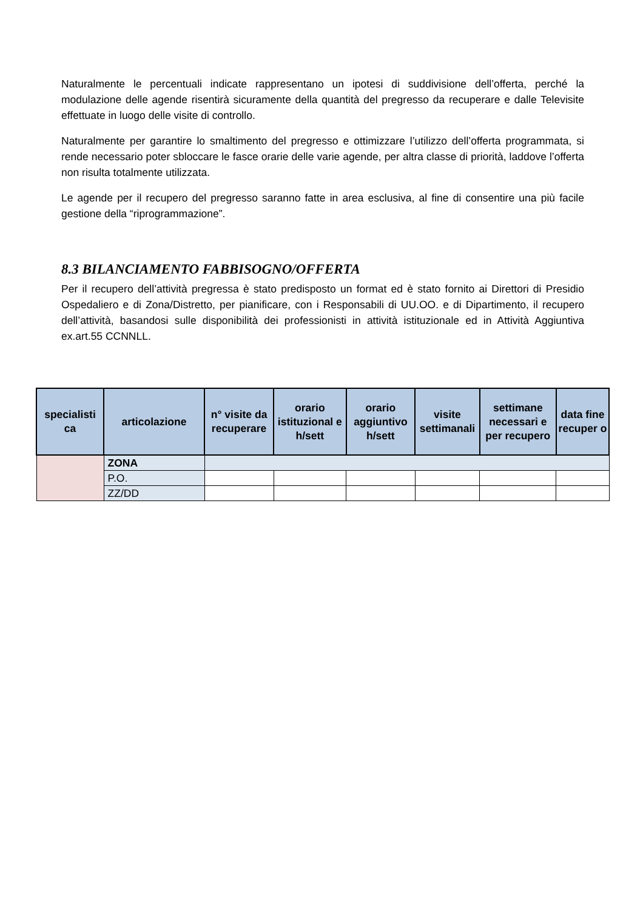Naturalmente le percentuali indicate rappresentano un ipotesi di suddivisione dell’offerta, perché la modulazione delle agende risentirà sicuramente della quantità del pregresso da recuperare e dalle Televisite effettuate in luogo delle visite di controllo.
Naturalmente per garantire lo smaltimento del pregresso e ottimizzare l’utilizzo dell’offerta programmata, si rende necessario poter sbloccare le fasce orarie delle varie agende, per altra classe di priorità, laddove l’offerta non risulta totalmente utilizzata.
Le agende per il recupero del pregresso saranno fatte in area esclusiva, al fine di consentire una più facile gestione della “riprogrammazione”.
8.3 BILANCIAMENTO FABBISOGNO/OFFERTA
Per il recupero dell’attività pregressa è stato predisposto un format ed è stato fornito ai Direttori di Presidio Ospedaliero e di Zona/Distretto, per pianificare, con i Responsabili di UU.OO. e di Dipartimento, il recupero dell’attività, basandosi sulle disponibilità dei professionisti in attività istituzionale ed in Attività Aggiuntiva ex.art.55 CCNNLL.
| specialisti ca | articolazione | n° visite da recuperare | orario istituzional e h/sett | orario aggiuntivo h/sett | visite settimanali | settimane necessari e per recupero | data fine recuper o |
| --- | --- | --- | --- | --- | --- | --- | --- |
| | ZONA | | | | | | |
| | P.O. | | | | | | |
| | ZZ/DD | | | | | | |